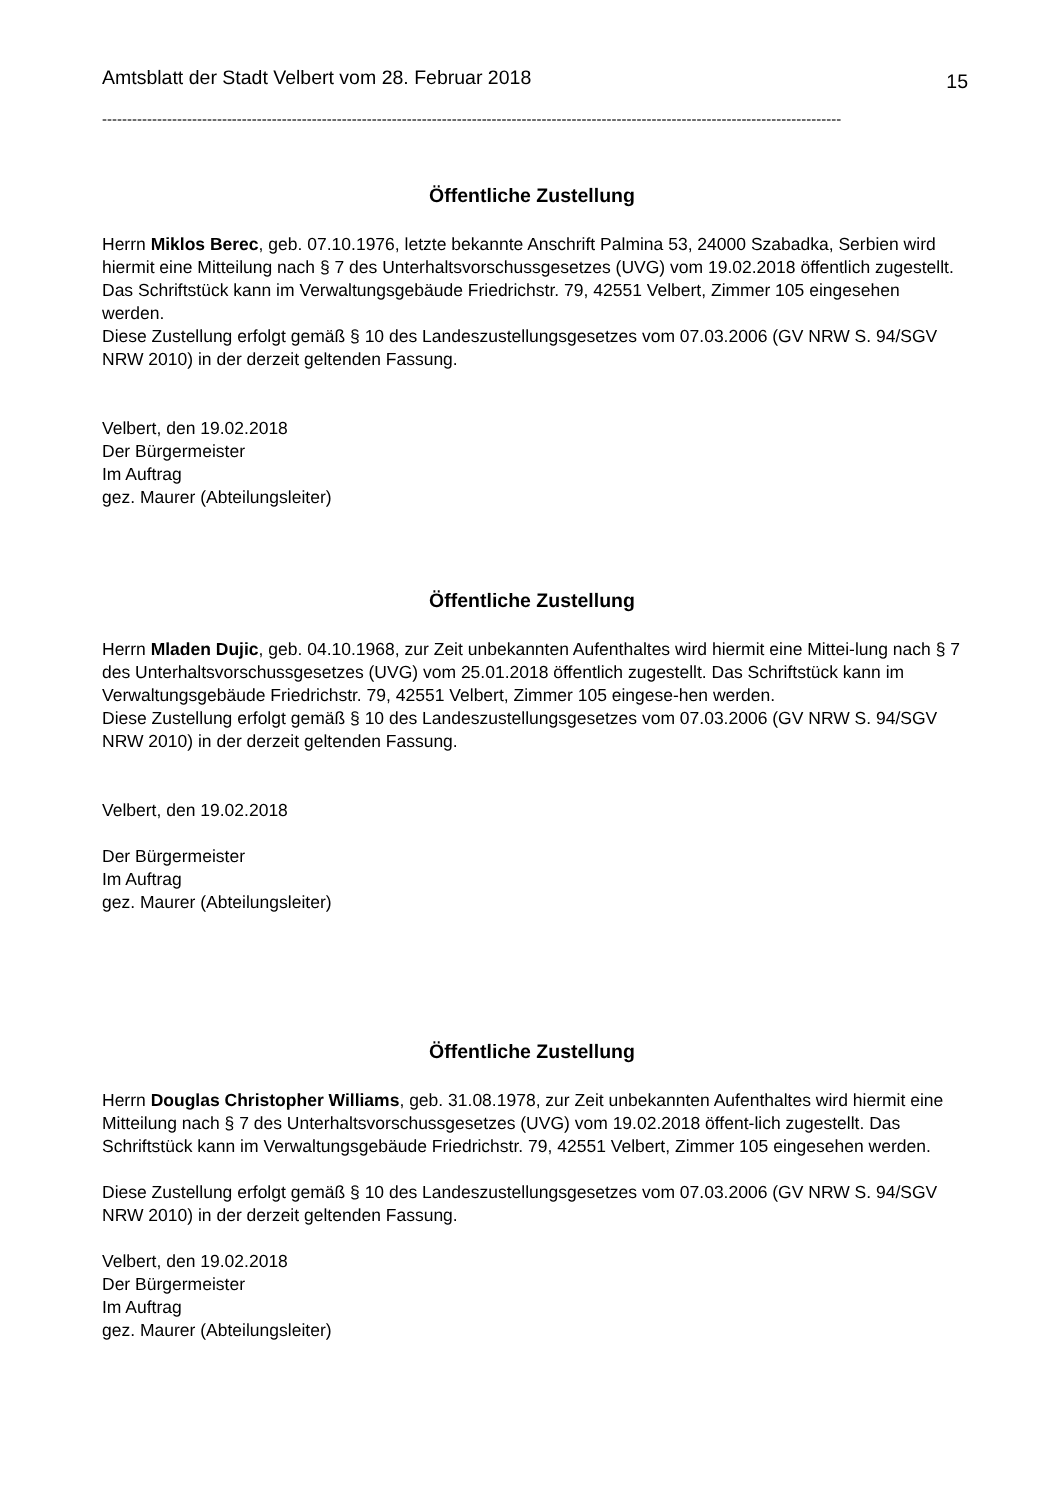Amtsblatt der Stadt Velbert vom 28. Februar 2018 15
----------------------------------------------------------------------------------------------------------------------------------------------------
Öffentliche Zustellung
Herrn Miklos Berec, geb. 07.10.1976, letzte bekannte Anschrift Palmina 53, 24000 Szabadka, Serbien wird hiermit eine Mitteilung nach § 7 des Unterhaltsvorschussgesetzes (UVG) vom 19.02.2018 öffentlich zugestellt. Das Schriftstück kann im Verwaltungsgebäude Friedrichstr. 79, 42551 Velbert, Zimmer 105 eingesehen werden.
Diese Zustellung erfolgt gemäß § 10 des Landeszustellungsgesetzes vom 07.03.2006 (GV NRW S. 94/SGV NRW 2010) in der derzeit geltenden Fassung.
Velbert, den 19.02.2018
Der Bürgermeister
Im Auftrag
gez. Maurer (Abteilungsleiter)
Öffentliche Zustellung
Herrn Mladen Dujic, geb. 04.10.1968, zur Zeit unbekannten Aufenthaltes wird hiermit eine Mittei-lung nach § 7 des Unterhaltsvorschussgesetzes (UVG) vom 25.01.2018 öffentlich zugestellt. Das Schriftstück kann im Verwaltungsgebäude Friedrichstr. 79, 42551 Velbert, Zimmer 105 eingese-hen werden.
Diese Zustellung erfolgt gemäß § 10 des Landeszustellungsgesetzes vom 07.03.2006 (GV NRW S. 94/SGV NRW 2010) in der derzeit geltenden Fassung.
Velbert, den 19.02.2018
Der Bürgermeister
Im Auftrag
gez. Maurer (Abteilungsleiter)
Öffentliche Zustellung
Herrn Douglas Christopher Williams, geb. 31.08.1978, zur Zeit unbekannten Aufenthaltes wird hiermit eine Mitteilung nach § 7 des Unterhaltsvorschussgesetzes (UVG) vom 19.02.2018 öffent-lich zugestellt. Das Schriftstück kann im Verwaltungsgebäude Friedrichstr. 79, 42551 Velbert, Zimmer 105 eingesehen werden.
Diese Zustellung erfolgt gemäß § 10 des Landeszustellungsgesetzes vom 07.03.2006 (GV NRW S. 94/SGV NRW 2010) in der derzeit geltenden Fassung.
Velbert, den 19.02.2018
Der Bürgermeister
Im Auftrag
gez. Maurer (Abteilungsleiter)